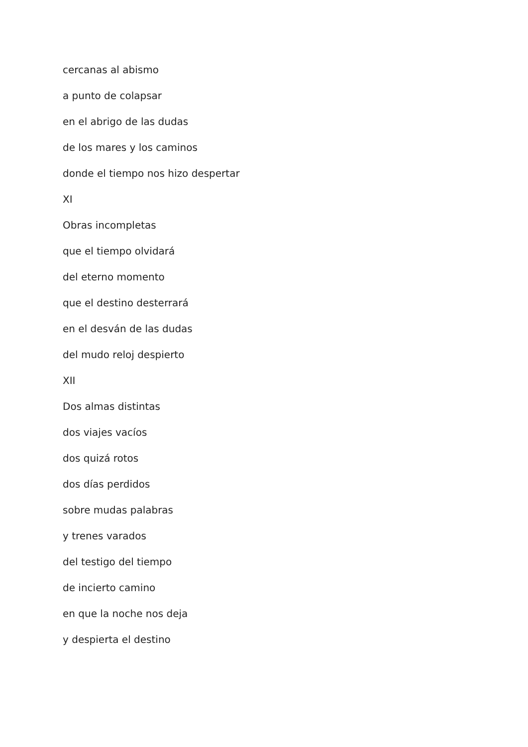cercanas al abismo
a punto de colapsar
en el abrigo de las dudas
de los mares y los caminos
donde el tiempo nos hizo despertar
XI
Obras incompletas
que el tiempo olvidará
del eterno momento
que el destino desterrará
en el desván de las dudas
del mudo reloj despierto
XII
Dos almas distintas
dos viajes vacíos
dos quizá rotos
dos días perdidos
sobre mudas palabras
y trenes varados
del testigo del tiempo
de incierto camino
en que la noche nos deja
y despierta el destino